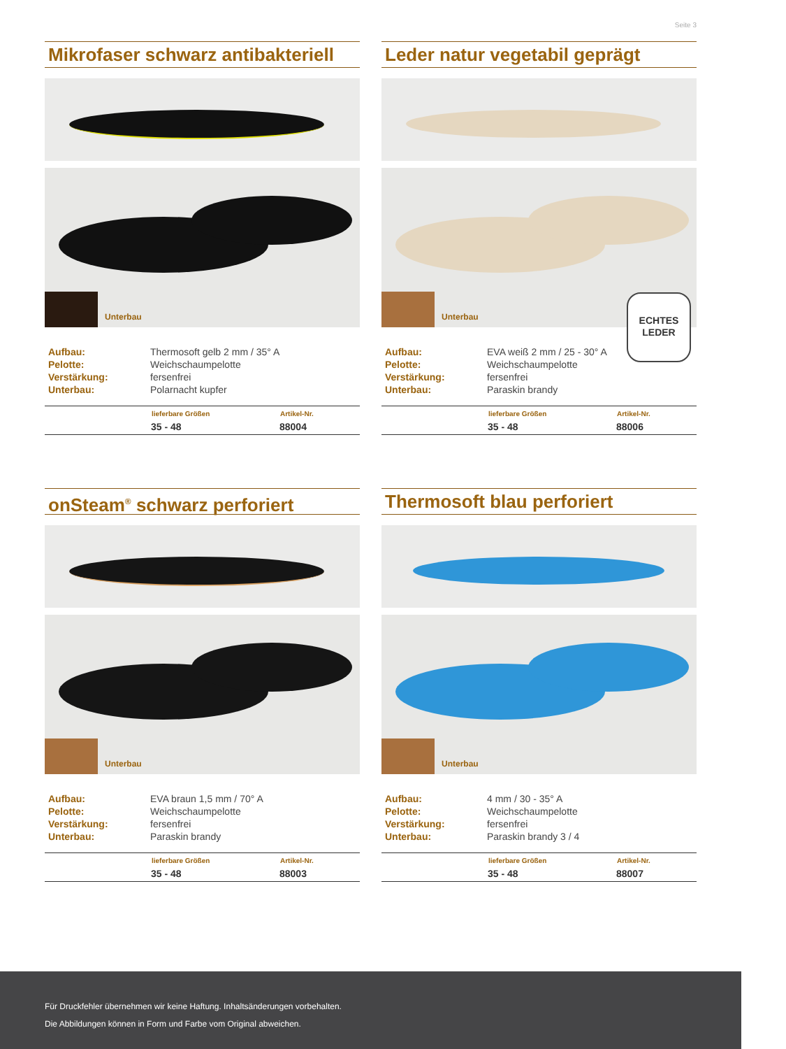Seite 3
Mikrofaser schwarz antibakteriell
Unterbau
| Aufbau: | Thermosoft gelb 2 mm / 35° A |
| Pelotte: | Weichschaumpelotte |
| Verstärkung: | fersenfrei |
| Unterbau: | Polarnacht kupfer |
| | lieferbare Größen | Artikel-Nr. |
| --- | --- | --- |
| | 35 - 48 | 88004 |
Leder natur vegetabil geprägt
Unterbau
ECHTES
LEDER
| Aufbau: | EVA weiß 2 mm / 25 - 30° A |
| Pelotte: | Weichschaumpelotte |
| Verstärkung: | fersenfrei |
| Unterbau: | Paraskin brandy |
| | lieferbare Größen | Artikel-Nr. |
| --- | --- | --- |
| | 35 - 48 | 88006 |
onSteam<sup>®</sup> schwarz perforiert
Unterbau
| Aufbau: | EVA braun 1,5 mm / 70° A |
| Pelotte: | Weichschaumpelotte |
| Verstärkung: | fersenfrei |
| Unterbau: | Paraskin brandy |
| | lieferbare Größen | Artikel-Nr. |
| --- | --- | --- |
| | 35 - 48 | 88003 |
Thermosoft blau perforiert
Unterbau
| Aufbau: | 4 mm / 30 - 35° A |
| Pelotte: | Weichschaumpelotte |
| Verstärkung: | fersenfrei |
| Unterbau: | Paraskin brandy 3 / 4 |
| | lieferbare Größen | Artikel-Nr. |
| --- | --- | --- |
| | 35 - 48 | 88007 |
Für Druckfehler übernehmen wir keine Haftung. Inhaltsänderungen vorbehalten.
Die Abbildungen können in Form und Farbe vom Original abweichen.